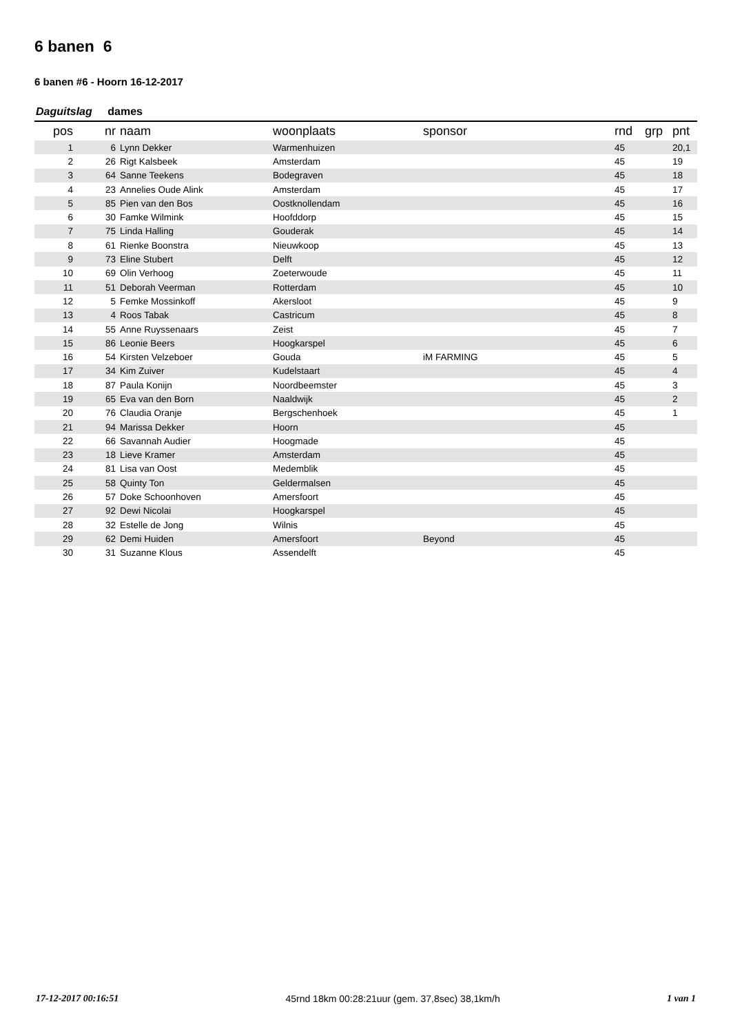6 banen 6
6 banen #6 - Hoorn 16-12-2017
Daguitslag dames
| pos | nr | naam | woonplaats | sponsor | rnd | grp | pnt |
| --- | --- | --- | --- | --- | --- | --- | --- |
| 1 | 6 | Lynn Dekker | Warmenhuizen | | 45 | | 20,1 |
| 2 | 26 | Rigt Kalsbeek | Amsterdam | | 45 | | 19 |
| 3 | 64 | Sanne Teekens | Bodegraven | | 45 | | 18 |
| 4 | 23 | Annelies Oude Alink | Amsterdam | | 45 | | 17 |
| 5 | 85 | Pien van den Bos | Oostknollendam | | 45 | | 16 |
| 6 | 30 | Famke Wilmink | Hoofddorp | | 45 | | 15 |
| 7 | 75 | Linda Halling | Gouderak | | 45 | | 14 |
| 8 | 61 | Rienke Boonstra | Nieuwkoop | | 45 | | 13 |
| 9 | 73 | Eline Stubert | Delft | | 45 | | 12 |
| 10 | 69 | Olin Verhoog | Zoeterwoude | | 45 | | 11 |
| 11 | 51 | Deborah Veerman | Rotterdam | | 45 | | 10 |
| 12 | 5 | Femke Mossinkoff | Akersloot | | 45 | | 9 |
| 13 | 4 | Roos Tabak | Castricum | | 45 | | 8 |
| 14 | 55 | Anne Ruyssenaars | Zeist | | 45 | | 7 |
| 15 | 86 | Leonie Beers | Hoogkarspel | | 45 | | 6 |
| 16 | 54 | Kirsten Velzeboer | Gouda | iM FARMING | 45 | | 5 |
| 17 | 34 | Kim Zuiver | Kudelstaart | | 45 | | 4 |
| 18 | 87 | Paula Konijn | Noordbeemster | | 45 | | 3 |
| 19 | 65 | Eva van den Born | Naaldwijk | | 45 | | 2 |
| 20 | 76 | Claudia Oranje | Bergschenhoek | | 45 | | 1 |
| 21 | 94 | Marissa Dekker | Hoorn | | 45 | | |
| 22 | 66 | Savannah Audier | Hoogmade | | 45 | | |
| 23 | 18 | Lieve Kramer | Amsterdam | | 45 | | |
| 24 | 81 | Lisa van Oost | Medemblik | | 45 | | |
| 25 | 58 | Quinty Ton | Geldermalsen | | 45 | | |
| 26 | 57 | Doke Schoonhoven | Amersfoort | | 45 | | |
| 27 | 92 | Dewi Nicolai | Hoogkarspel | | 45 | | |
| 28 | 32 | Estelle de Jong | Wilnis | | 45 | | |
| 29 | 62 | Demi Huiden | Amersfoort | Beyond | 45 | | |
| 30 | 31 | Suzanne Klous | Assendelft | | 45 | | |
17-12-2017 00:16:51 45rnd 18km 00:28:21uur (gem. 37,8sec) 38,1km/h 1 van 1